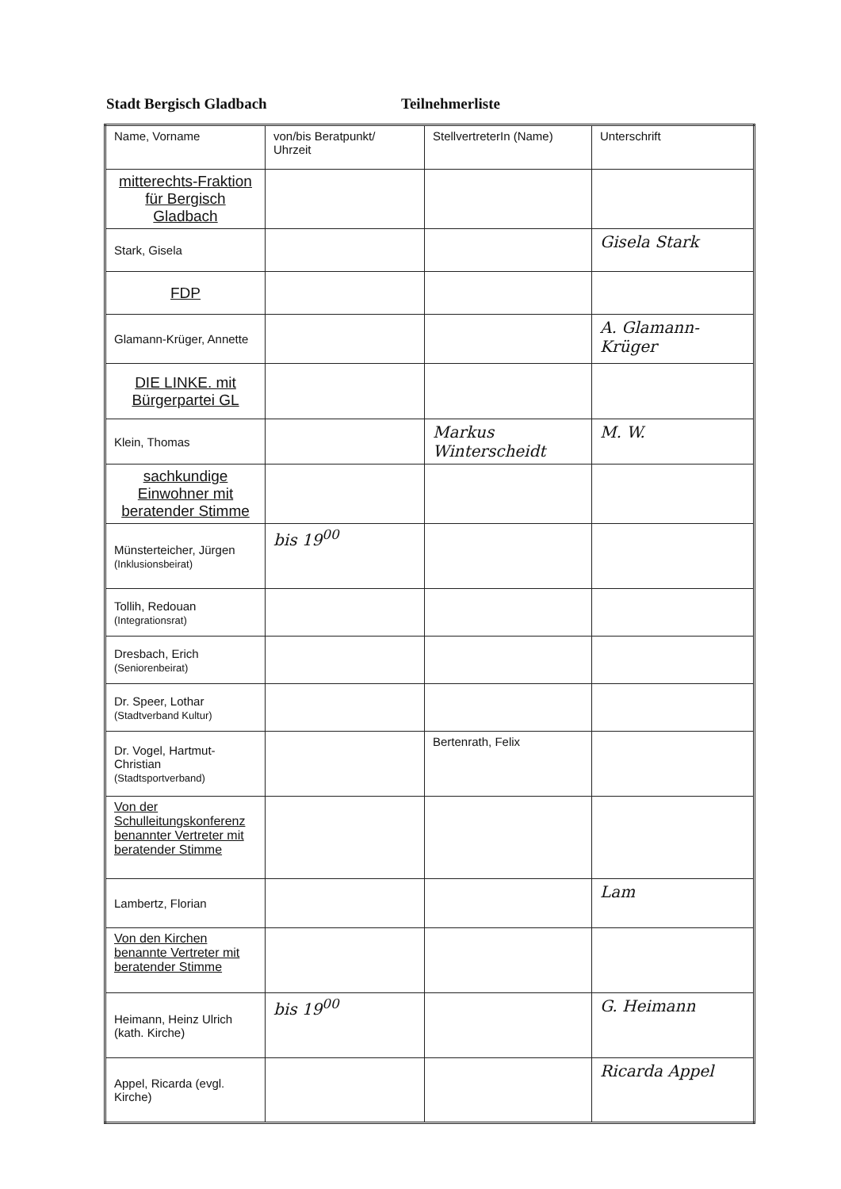Stadt Bergisch Gladbach Teilnehmerliste
| Name, Vorname | von/bis Beratpunkt/ Uhrzeit | StellvertreterIn (Name) | Unterschrift |
| --- | --- | --- | --- |
| mitterechts-Fraktion für Bergisch Gladbach | | | |
| Stark, Gisela | | | Gisela Stark |
| FDP | | | |
| Glamann-Krüger, Annette | | | A. Glamann-Krüger |
| DIE LINKE. mit Bürgerpartei GL | | | |
| Klein, Thomas | | Markus Winterscheidt | M. W. |
| sachkundige Einwohner mit beratender Stimme | | | |
| Münsterteicher, Jürgen (Inklusionsbeirat) | bis 19<sup>00</sup> | | |
| Tollih, Redouan (Integrationsrat) | | | |
| Dresbach, Erich (Seniorenbeirat) | | | |
| Dr. Speer, Lothar (Stadtverband Kultur) | | | |
| Dr. Vogel, Hartmut-Christian (Stadtsportverband) | | Bertenrath, Felix | |
| Von der Schulleitungskonferenz benannter Vertreter mit beratender Stimme | | | |
| Lambertz, Florian | | | Lam |
| Von den Kirchen benannte Vertreter mit beratender Stimme | | | |
| Heimann, Heinz Ulrich (kath. Kirche) | bis 19<sup>00</sup> | | G. Heimann |
| Appel, Ricarda (evgl. Kirche) | | | Ricarda Appel |